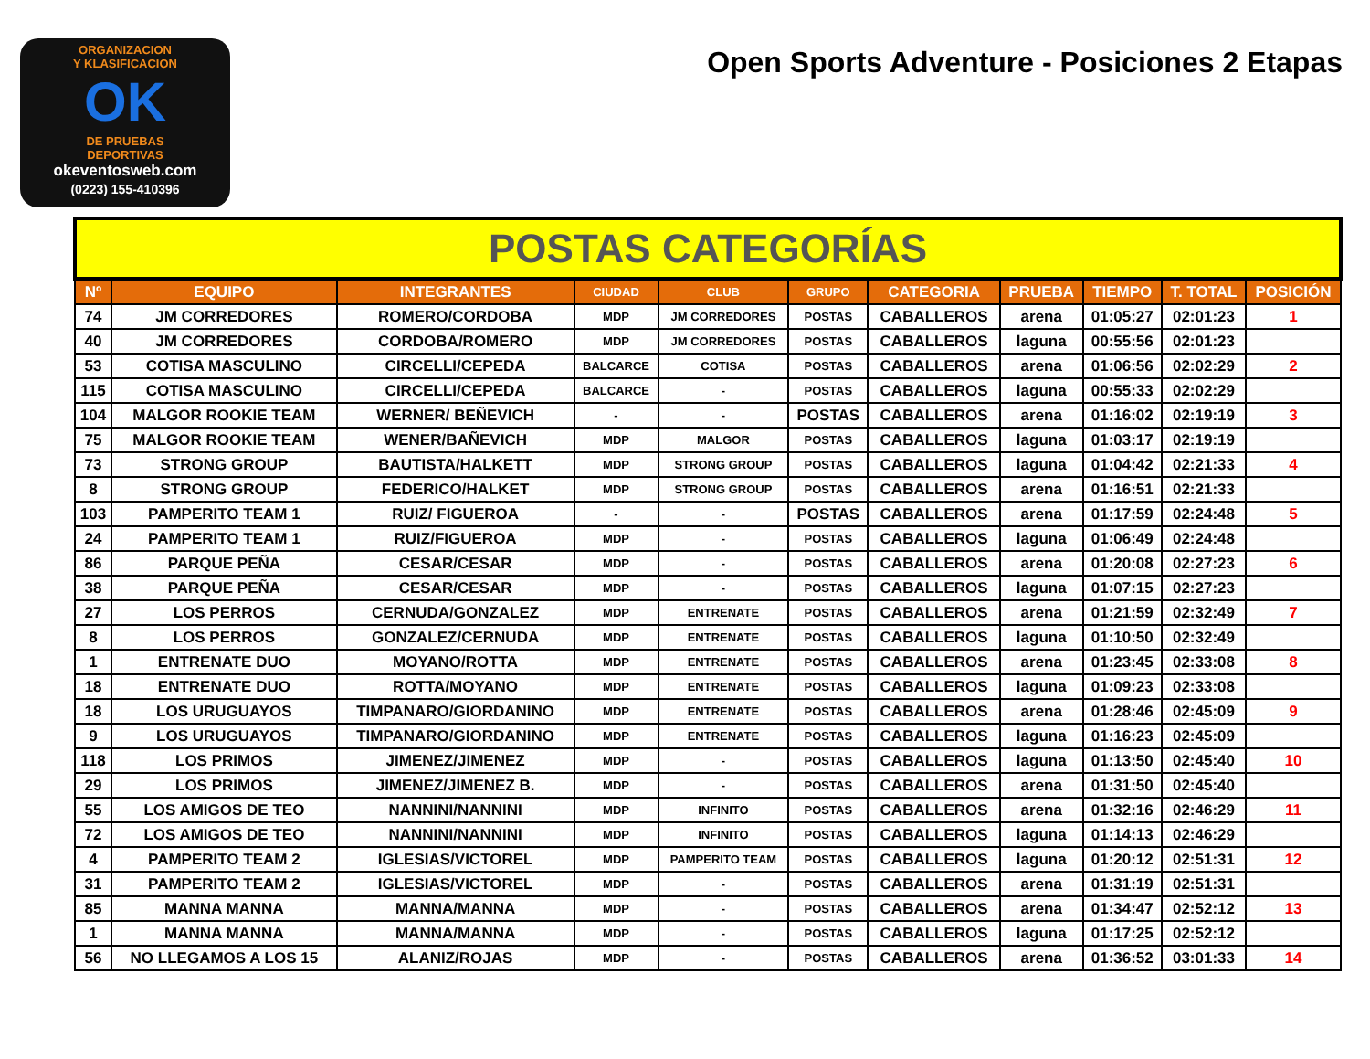ORGANIZACION
Y KLASIFICACION
OK
DE PRUEBAS
DEPORTIVAS
okeventosweb.com
(0223) 155-410396
Open Sports Adventure - Posiciones 2 Etapas
| POSTAS CATEGORÍAS | | | | | | | | | | |
| Nº | EQUIPO | INTEGRANTES | CIUDAD | CLUB | GRUPO | CATEGORIA | PRUEBA | TIEMPO | T. TOTAL | POSICIÓN |
| 74 | JM CORREDORES | ROMERO/CORDOBA | MDP | JM CORREDORES | POSTAS | CABALLEROS | arena | 01:05:27 | 02:01:23 | 1 |
| 40 | JM CORREDORES | CORDOBA/ROMERO | MDP | JM CORREDORES | POSTAS | CABALLEROS | laguna | 00:55:56 | 02:01:23 | |
| 53 | COTISA MASCULINO | CIRCELLI/CEPEDA | BALCARCE | COTISA | POSTAS | CABALLEROS | arena | 01:06:56 | 02:02:29 | 2 |
| 115 | COTISA MASCULINO | CIRCELLI/CEPEDA | BALCARCE | - | POSTAS | CABALLEROS | laguna | 00:55:33 | 02:02:29 | |
| 104 | MALGOR ROOKIE TEAM | WERNER/ BEÑEVICH | - | - | POSTAS | CABALLEROS | arena | 01:16:02 | 02:19:19 | 3 |
| 75 | MALGOR ROOKIE TEAM | WENER/BAÑEVICH | MDP | MALGOR | POSTAS | CABALLEROS | laguna | 01:03:17 | 02:19:19 | |
| 73 | STRONG GROUP | BAUTISTA/HALKETT | MDP | STRONG GROUP | POSTAS | CABALLEROS | laguna | 01:04:42 | 02:21:33 | 4 |
| 8 | STRONG GROUP | FEDERICO/HALKET | MDP | STRONG GROUP | POSTAS | CABALLEROS | arena | 01:16:51 | 02:21:33 | |
| 103 | PAMPERITO TEAM 1 | RUIZ/ FIGUEROA | - | - | POSTAS | CABALLEROS | arena | 01:17:59 | 02:24:48 | 5 |
| 24 | PAMPERITO TEAM 1 | RUIZ/FIGUEROA | MDP | - | POSTAS | CABALLEROS | laguna | 01:06:49 | 02:24:48 | |
| 86 | PARQUE PEÑA | CESAR/CESAR | MDP | - | POSTAS | CABALLEROS | arena | 01:20:08 | 02:27:23 | 6 |
| 38 | PARQUE PEÑA | CESAR/CESAR | MDP | - | POSTAS | CABALLEROS | laguna | 01:07:15 | 02:27:23 | |
| 27 | LOS PERROS | CERNUDA/GONZALEZ | MDP | ENTRENATE | POSTAS | CABALLEROS | arena | 01:21:59 | 02:32:49 | 7 |
| 8 | LOS PERROS | GONZALEZ/CERNUDA | MDP | ENTRENATE | POSTAS | CABALLEROS | laguna | 01:10:50 | 02:32:49 | |
| 1 | ENTRENATE DUO | MOYANO/ROTTA | MDP | ENTRENATE | POSTAS | CABALLEROS | arena | 01:23:45 | 02:33:08 | 8 |
| 18 | ENTRENATE DUO | ROTTA/MOYANO | MDP | ENTRENATE | POSTAS | CABALLEROS | laguna | 01:09:23 | 02:33:08 | |
| 18 | LOS URUGUAYOS | TIMPANARO/GIORDANINO | MDP | ENTRENATE | POSTAS | CABALLEROS | arena | 01:28:46 | 02:45:09 | 9 |
| 9 | LOS URUGUAYOS | TIMPANARO/GIORDANINO | MDP | ENTRENATE | POSTAS | CABALLEROS | laguna | 01:16:23 | 02:45:09 | |
| 118 | LOS PRIMOS | JIMENEZ/JIMENEZ | MDP | - | POSTAS | CABALLEROS | laguna | 01:13:50 | 02:45:40 | 10 |
| 29 | LOS PRIMOS | JIMENEZ/JIMENEZ B. | MDP | - | POSTAS | CABALLEROS | arena | 01:31:50 | 02:45:40 | |
| 55 | LOS AMIGOS DE TEO | NANNINI/NANNINI | MDP | INFINITO | POSTAS | CABALLEROS | arena | 01:32:16 | 02:46:29 | 11 |
| 72 | LOS AMIGOS DE TEO | NANNINI/NANNINI | MDP | INFINITO | POSTAS | CABALLEROS | laguna | 01:14:13 | 02:46:29 | |
| 4 | PAMPERITO TEAM 2 | IGLESIAS/VICTOREL | MDP | PAMPERITO TEAM | POSTAS | CABALLEROS | laguna | 01:20:12 | 02:51:31 | 12 |
| 31 | PAMPERITO TEAM 2 | IGLESIAS/VICTOREL | MDP | - | POSTAS | CABALLEROS | arena | 01:31:19 | 02:51:31 | |
| 85 | MANNA MANNA | MANNA/MANNA | MDP | - | POSTAS | CABALLEROS | arena | 01:34:47 | 02:52:12 | 13 |
| 1 | MANNA MANNA | MANNA/MANNA | MDP | - | POSTAS | CABALLEROS | laguna | 01:17:25 | 02:52:12 | |
| 56 | NO LLEGAMOS A LOS 15 | ALANIZ/ROJAS | MDP | - | POSTAS | CABALLEROS | arena | 01:36:52 | 03:01:33 | 14 |